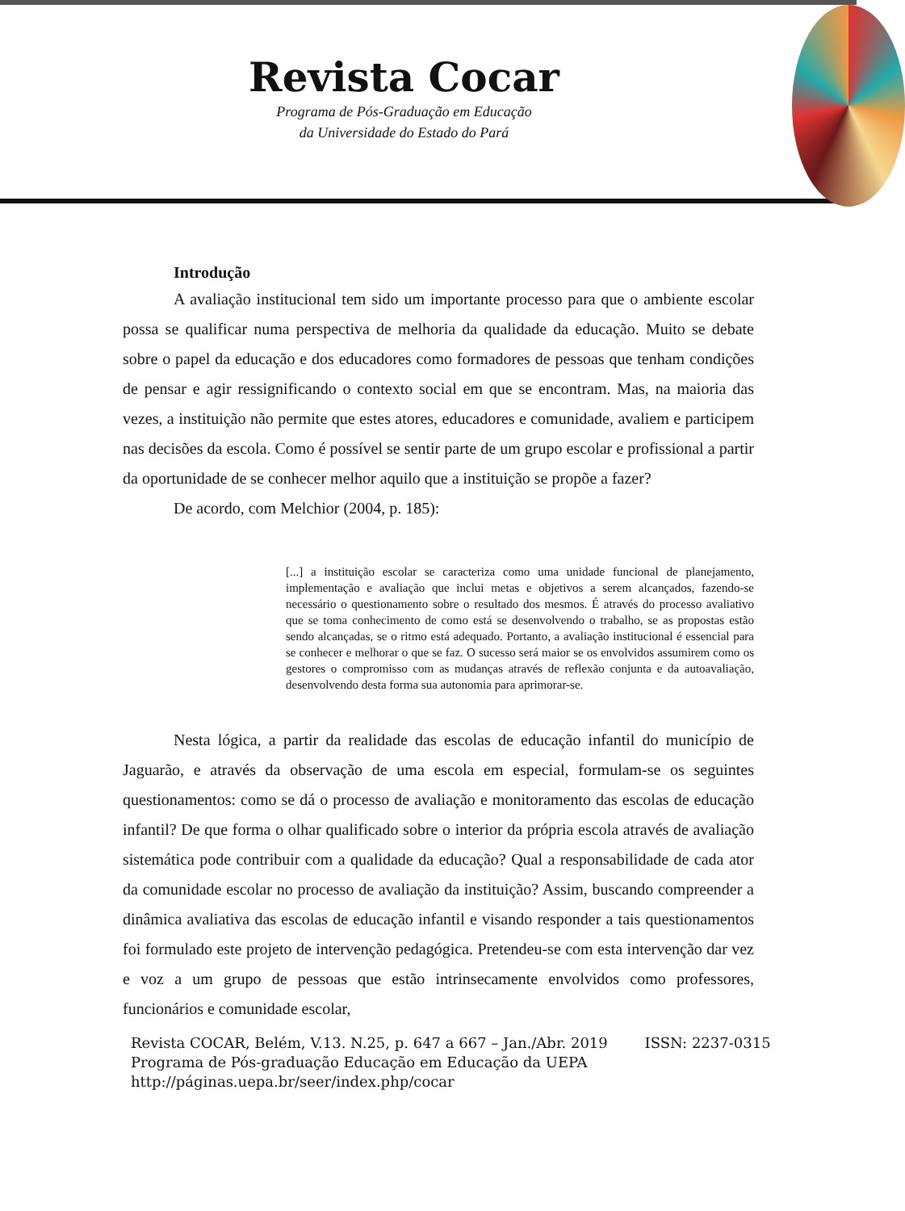Revista Cocar
Programa de Pós-Graduação em Educação
da Universidade do Estado do Pará
Introdução
A avaliação institucional tem sido um importante processo para que o ambiente escolar possa se qualificar numa perspectiva de melhoria da qualidade da educação. Muito se debate sobre o papel da educação e dos educadores como formadores de pessoas que tenham condições de pensar e agir ressignificando o contexto social em que se encontram. Mas, na maioria das vezes, a instituição não permite que estes atores, educadores e comunidade, avaliem e participem nas decisões da escola. Como é possível se sentir parte de um grupo escolar e profissional a partir da oportunidade de se conhecer melhor aquilo que a instituição se propõe a fazer?
De acordo, com Melchior (2004, p. 185):
[...] a instituição escolar se caracteriza como uma unidade funcional de planejamento, implementação e avaliação que inclui metas e objetivos a serem alcançados, fazendo-se necessário o questionamento sobre o resultado dos mesmos. É através do processo avaliativo que se toma conhecimento de como está se desenvolvendo o trabalho, se as propostas estão sendo alcançadas, se o ritmo está adequado. Portanto, a avaliação institucional é essencial para se conhecer e melhorar o que se faz. O sucesso será maior se os envolvidos assumirem como os gestores o compromisso com as mudanças através de reflexão conjunta e da autoavaliação, desenvolvendo desta forma sua autonomia para aprimorar-se.
Nesta lógica, a partir da realidade das escolas de educação infantil do município de Jaguarão, e através da observação de uma escola em especial, formulam-se os seguintes questionamentos: como se dá o processo de avaliação e monitoramento das escolas de educação infantil? De que forma o olhar qualificado sobre o interior da própria escola através de avaliação sistemática pode contribuir com a qualidade da educação? Qual a responsabilidade de cada ator da comunidade escolar no processo de avaliação da instituição? Assim, buscando compreender a dinâmica avaliativa das escolas de educação infantil e visando responder a tais questionamentos foi formulado este projeto de intervenção pedagógica. Pretendeu-se com esta intervenção dar vez e voz a um grupo de pessoas que estão intrinsecamente envolvidos como professores, funcionários e comunidade escolar,
Revista COCAR, Belém, V.13. N.25, p. 647 a 667 – Jan./Abr. 2019 ISSN: 2237-0315
Programa de Pós-graduação Educação em Educação da UEPA
http://páginas.uepa.br/seer/index.php/cocar